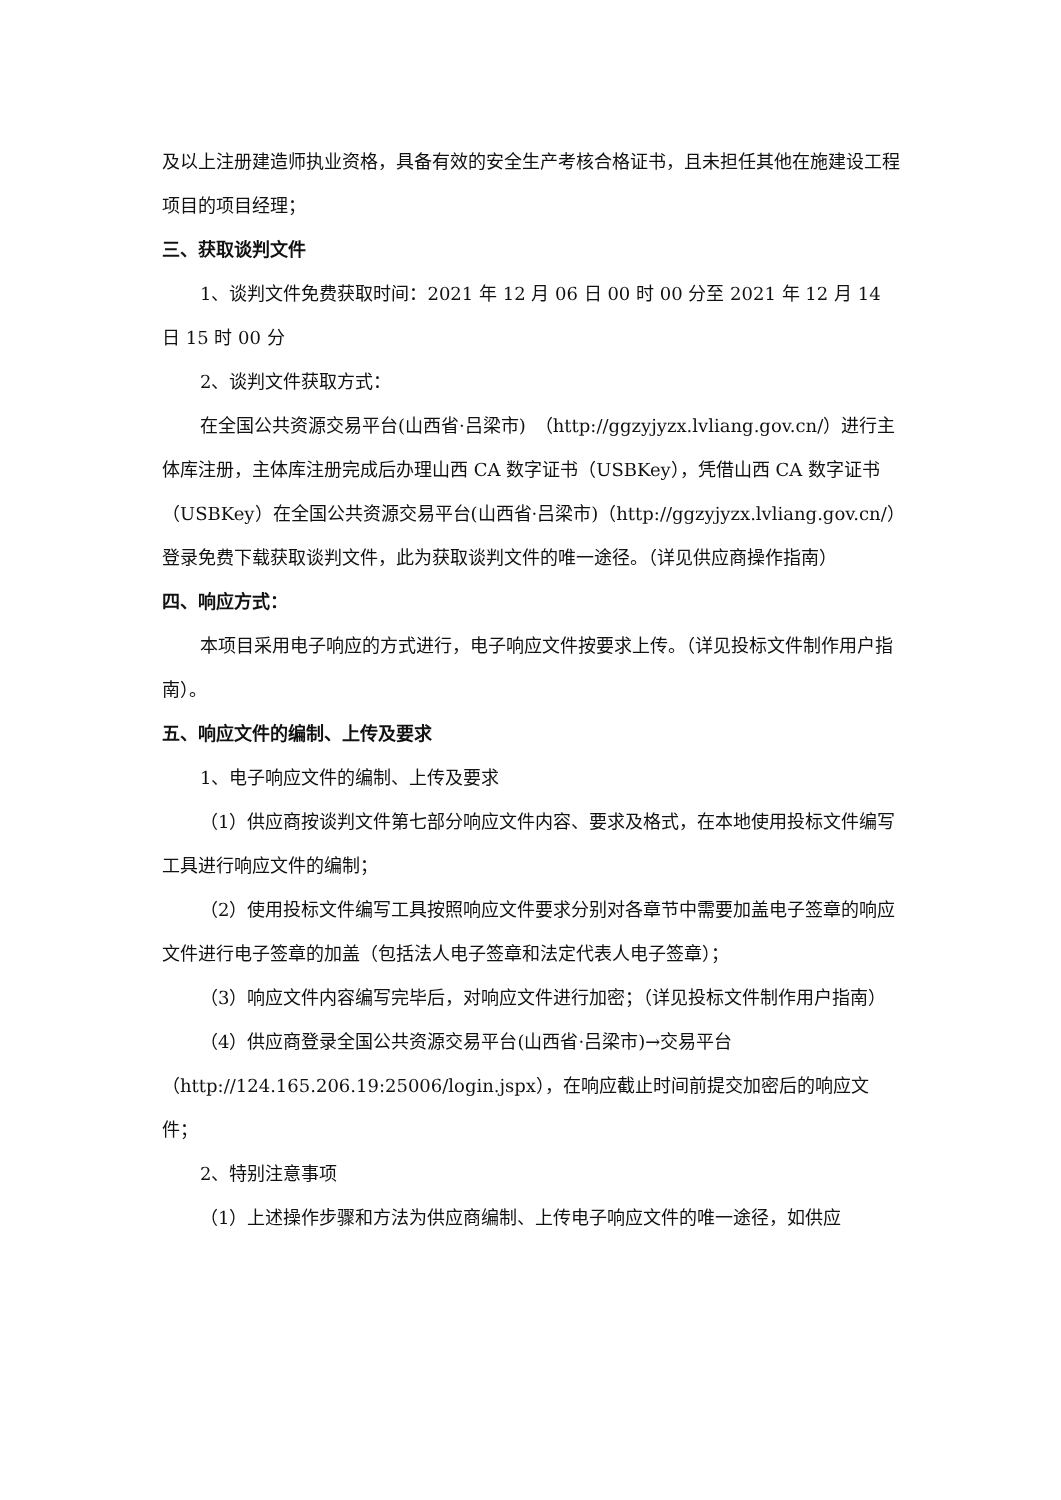及以上注册建造师执业资格，具备有效的安全生产考核合格证书，且未担任其他在施建设工程项目的项目经理；
三、获取谈判文件
1、谈判文件免费获取时间：2021 年 12 月 06 日 00 时 00 分至 2021 年 12 月 14 日 15 时 00 分
2、谈判文件获取方式：
在全国公共资源交易平台(山西省·吕梁市)　（http://ggzyjyzx.lvliang.gov.cn/）进行主体库注册，主体库注册完成后办理山西 CA 数字证书（USBKey），凭借山西 CA 数字证书（USBKey）在全国公共资源交易平台(山西省·吕梁市)（http://ggzyjyzx.lvliang.gov.cn/）登录免费下载获取谈判文件，此为获取谈判文件的唯一途径。（详见供应商操作指南）
四、响应方式：
本项目采用电子响应的方式进行，电子响应文件按要求上传。（详见投标文件制作用户指南）。
五、响应文件的编制、上传及要求
1、电子响应文件的编制、上传及要求
（1）供应商按谈判文件第七部分响应文件内容、要求及格式，在本地使用投标文件编写工具进行响应文件的编制；
（2）使用投标文件编写工具按照响应文件要求分别对各章节中需要加盖电子签章的响应文件进行电子签章的加盖（包括法人电子签章和法定代表人电子签章）；
（3）响应文件内容编写完毕后，对响应文件进行加密；（详见投标文件制作用户指南）
（4）供应商登录全国公共资源交易平台(山西省·吕梁市)→交易平台（http://124.165.206.19:25006/login.jspx），在响应截止时间前提交加密后的响应文件；
2、特别注意事项
（1）上述操作步骤和方法为供应商编制、上传电子响应文件的唯一途径，如供应